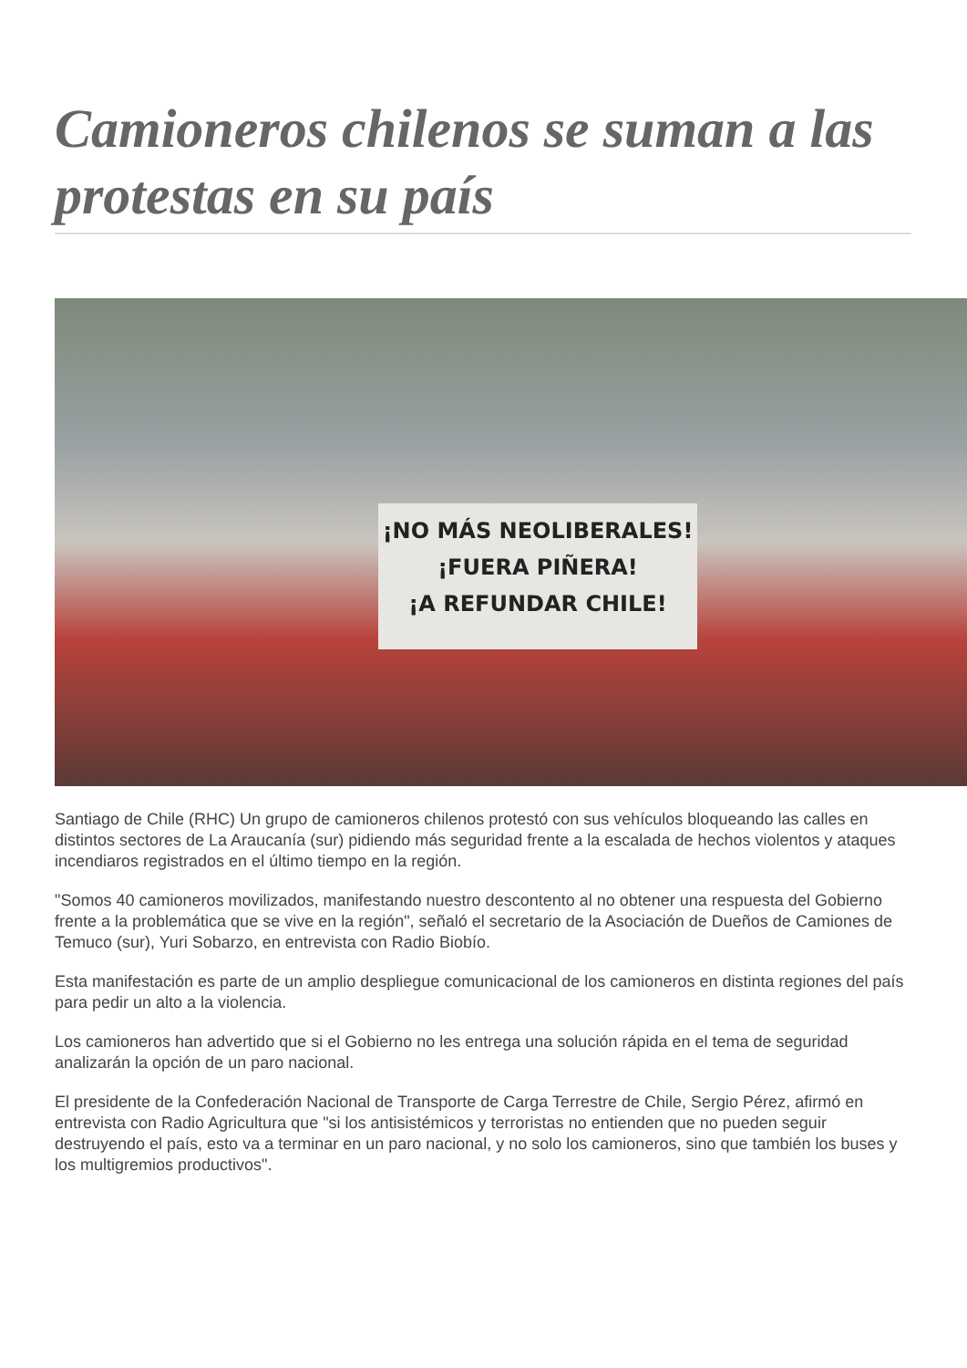Camioneros chilenos se suman a las protestas en su país
¡NO MÁS NEOLIBERALES!
¡FUERA PIÑERA!
¡A REFUNDAR CHILE!
Santiago de Chile (RHC) Un grupo de camioneros chilenos protestó con sus vehículos bloqueando las calles en distintos sectores de La Araucanía (sur) pidiendo más seguridad frente a la escalada de hechos violentos y ataques incendiaros registrados en el último tiempo en la región.
"Somos 40 camioneros movilizados, manifestando nuestro descontento al no obtener una respuesta del Gobierno frente a la problemática que se vive en la región", señaló el secretario de la Asociación de Dueños de Camiones de Temuco (sur), Yuri Sobarzo, en entrevista con Radio Biobío.
Esta manifestación es parte de un amplio despliegue comunicacional de los camioneros en distinta regiones del país para pedir un alto a la violencia.
Los camioneros han advertido que si el Gobierno no les entrega una solución rápida en el tema de seguridad analizarán la opción de un paro nacional.
El presidente de la Confederación Nacional de Transporte de Carga Terrestre de Chile, Sergio Pérez, afirmó en entrevista con Radio Agricultura que "si los antisistémicos y terroristas no entienden que no pueden seguir destruyendo el país, esto va a terminar en un paro nacional, y no solo los camioneros, sino que también los buses y los multigremios productivos".